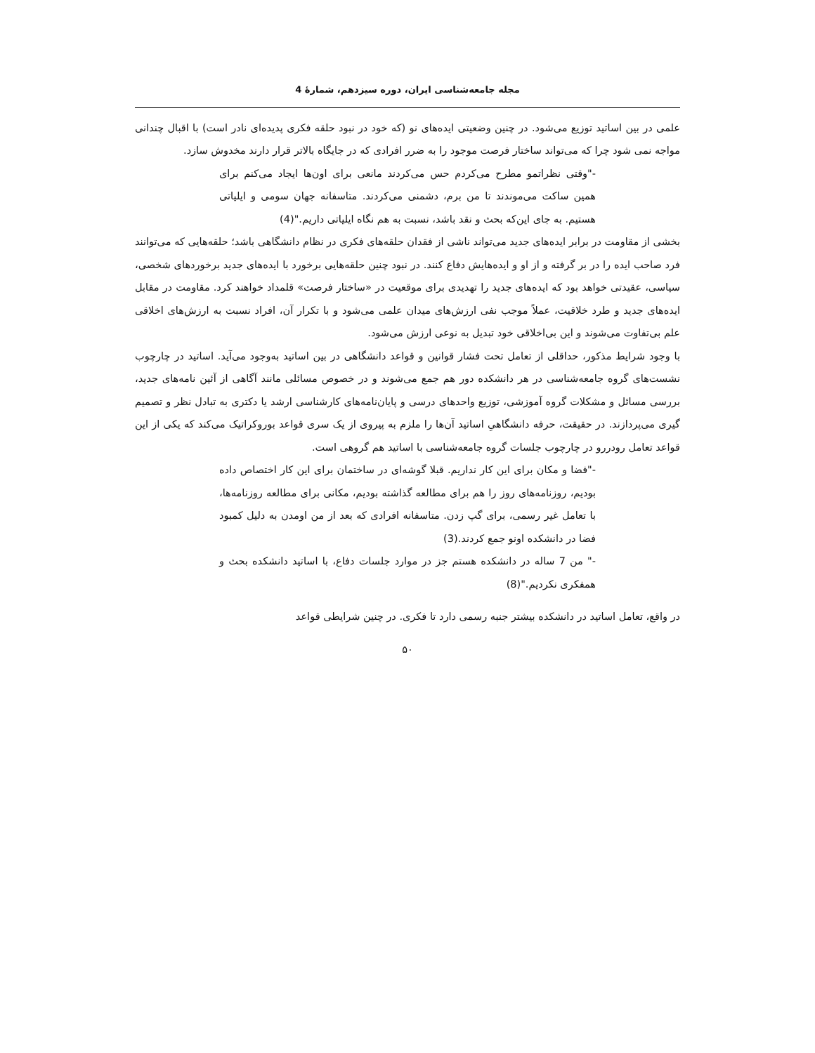مجله جامعه‌شناسی ایران، دوره سیزدهم، شمارۀ 4
علمی در بین اساتید توزیع می‌شود. در چنین وضعیتی ایده‌های نو (که خود در نبود حلقه فکری پدیده‌ای نادر است) با اقبال چندانی مواجه نمی شود چرا که می‌تواند ساختار فرصت موجود را به ضرر افرادی که در جایگاه بالاتر قرار دارند مخدوش سازد.
-"وقتی نظراتمو مطرح می‌کردم حس می‌کردند مانعی برای اون‌ها ایجاد می‌کنم برای همین ساکت می‌موندند تا من برم، دشمنی می‌کردند. متاسفانه جهان سومی و ایلیاتی هستیم. به جای این‌که بحث و نقد باشد، نسبت به هم نگاه ایلیاتی داریم."(4)
بخشی از مقاومت در برابر ایده‌های جدید می‌تواند ناشی از فقدان حلقه‌های فکری در نظام دانشگاهی باشد؛ حلقه‌هایی که می‌توانند فرد صاحب ایده را در بر گرفته و از او و ایده‌هایش دفاع کنند. در نبود چنین حلقه‌هایی برخورد با ایده‌های جدید برخوردهای شخصی، سیاسی، عقیدتی خواهد بود که ایده‌های جدید را تهدیدی برای موقعیت در «ساختار فرصت» قلمداد خواهند کرد. مقاومت در مقابل ایده‌های جدید و طرد خلاقیت، عملاً موجب نفی ارزش‌های میدان علمی می‌شود و با تکرار آن، افراد نسبت به ارزش‌های اخلاقی علم بی‌تفاوت می‌شوند و این بی‌اخلاقی خود تبدیل به نوعی ارزش می‌شود.
با وجود شرایط مذکور، حداقلی از تعامل تحت فشار قوانین و قواعد دانشگاهی در بین اساتید به‌وجود می‌آید. اساتید در چارچوب نشست‌های گروه جامعه‌شناسی در هر دانشکده دور هم جمع می‌شوند و در خصوص مسائلی مانند آگاهی از آئین نامه‌های جدید، بررسی مسائل و مشکلات گروه آموزشی، توزیع واحدهای درسی و پایان‌نامه‌های کارشناسی ارشد یا دکتری به تبادل نظر و تصمیم گیری می‌پردازند. در حقیقت، حرفه دانشگاهیِ اساتید آن‌ها را ملزم به پیروی از یک سری قواعد بوروکراتیک می‌کند که یکی از این قواعد تعامل رودررو در چارچوب جلسات گروه جامعه‌شناسی با اساتید هم گروهی است.
-"فضا و مکان برای این کار نداریم. قبلا گوشه‌ای در ساختمان برای این کار اختصاص داده بودیم، روزنامه‌های روز را هم برای مطالعه گذاشته بودیم، مکانی برای مطالعه روزنامه‌ها، با تعامل غیر رسمی، برای گپ زدن. متاسفانه افرادی که بعد از من اومدن به دلیل کمبود فضا در دانشکده اونو جمع کردند.(3)
-" من 7 ساله در دانشکده هستم جز در موارد جلسات دفاع، با اساتید دانشکده بحث و همفکری نکردیم."(8)
در واقع، تعامل اساتید در دانشکده بیشتر جنبه رسمی دارد تا فکری. در چنین شرایطی قواعد
۵۰